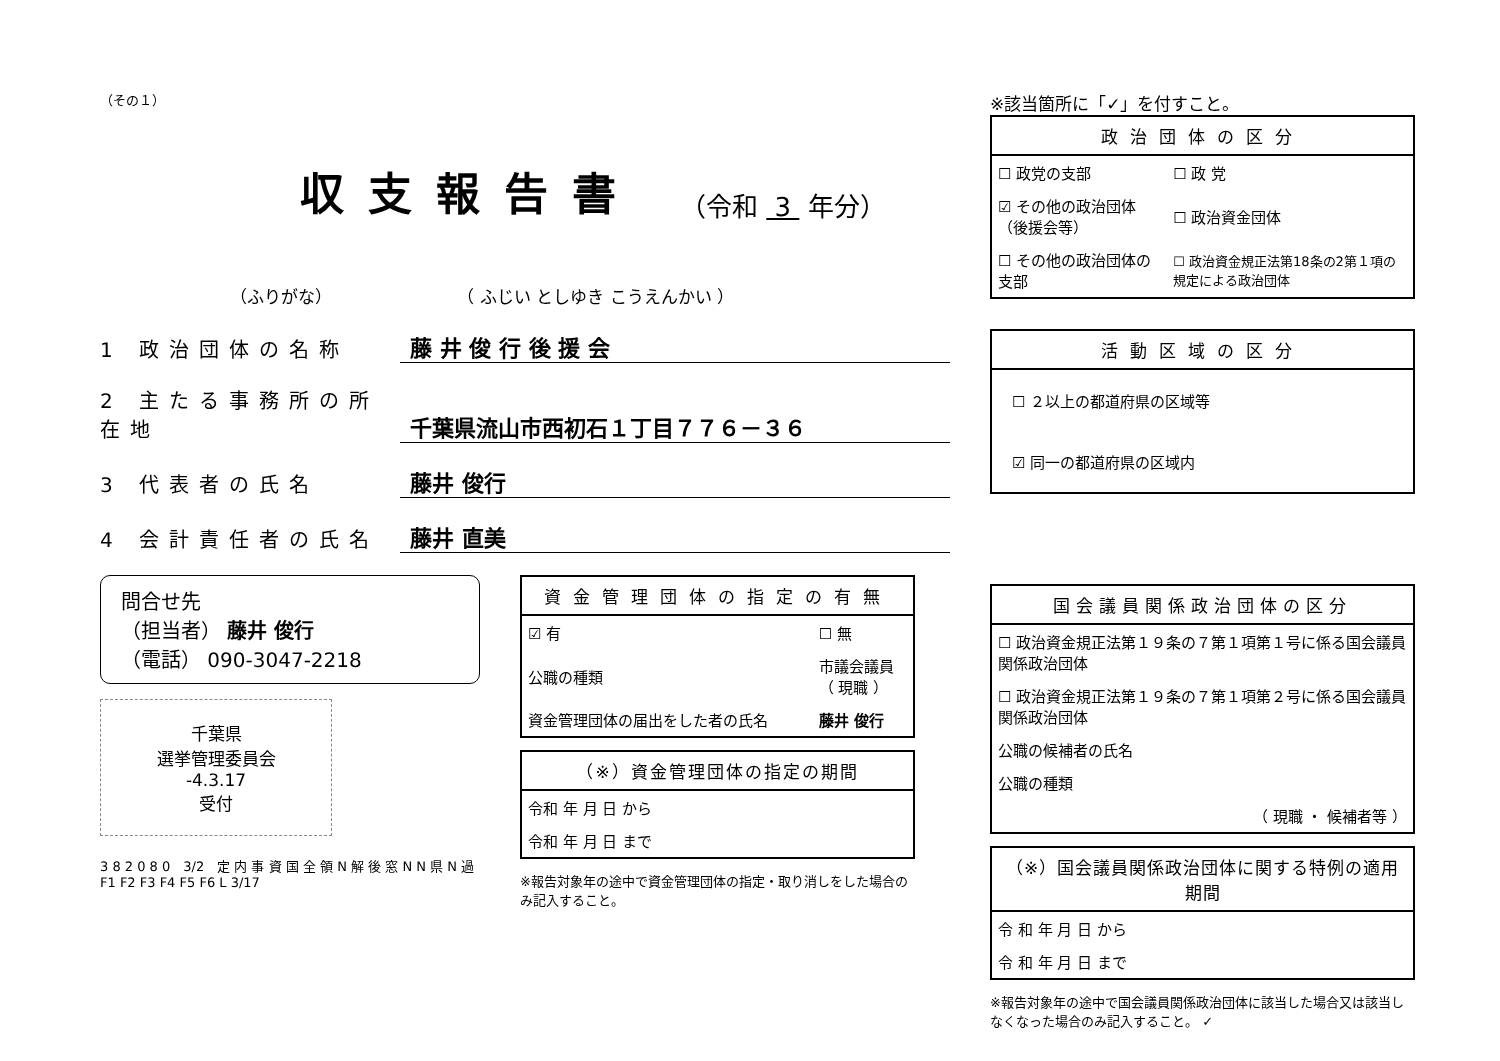（その１）
収支報告書 （令和 3 年分）
（ふりがな） （ ふじい としゆき こうえんかい ）
1 政治団体の名称 藤 井 俊 行 後 援 会
2 主たる事務所の所在地 千葉県流山市西初石１丁目７７６－３６
3 代表者の氏名 藤井 俊行
4 会計責任者の氏名 藤井 直美
問合せ先
（担当者） 藤井 俊行
（電話） 090-3047-2218
千葉県
選挙管理委員会
-4.3.17
受付
3 8 2 0 8 0　3/2　定 内 事 資 国 全 領 N 解 後 窓 N N 県 N 過　F1 F2 F3 F4 F5 F6 L 3/17
資金管理団体の指定の有無
| ☑ 有 | ☐ 無 |
| 公職の種類 | 市議会議員 （ 現職 ） |
| 資金管理団体の届出をした者の氏名 | 藤井 俊行 |
（※）資金管理団体の指定の期間
| 令和 年 月 日 から |
| 令和 年 月 日 まで |
※報告対象年の途中で資金管理団体の指定・取り消しをした場合のみ記入すること。
※該当箇所に「✓」を付すこと。
政治団体の区分
| ☐ 政党の支部 | ☐ 政 党 |
| ☑ その他の政治団体（後援会等） | ☐ 政治資金団体 |
| ☐ その他の政治団体の支部 | ☐ 政治資金規正法第18条の2第１項の規定による政治団体 |
活動区域の区分
| ☐ ２以上の都道府県の区域等 |
| ☑ 同一の都道府県の区域内 |
国会議員関係政治団体の区分
| ☐ 政治資金規正法第１９条の７第１項第１号に係る国会議員関係政治団体 |
| ☐ 政治資金規正法第１９条の７第１項第２号に係る国会議員関係政治団体 |
| 公職の候補者の氏名 |
| 公職の種類 |
| （ 現職 ・ 候補者等 ） |
（※）国会議員関係政治団体に関する特例の適用期間
| 令 和 年 月 日 から |
| 令 和 年 月 日 まで |
※報告対象年の途中で国会議員関係政治団体に該当した場合又は該当しなくなった場合のみ記入すること。 ✓